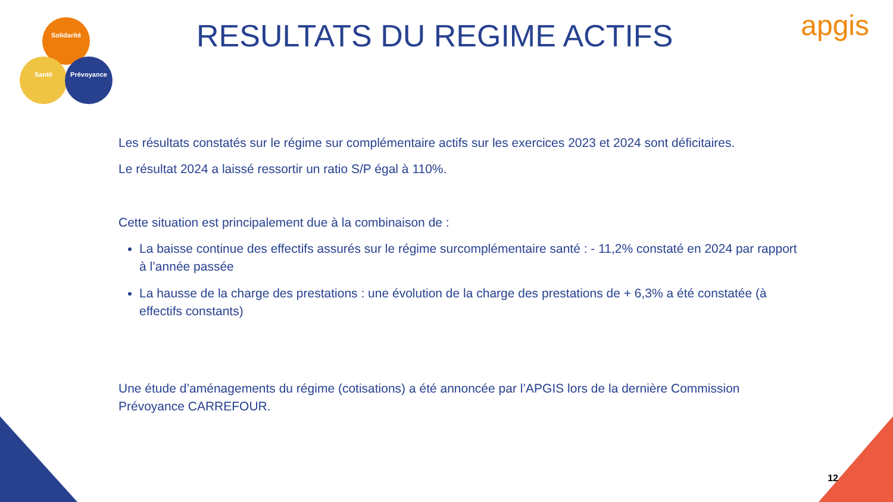Solidarité
Santé Prévoyance
RESULTATS DU REGIME ACTIFS apgis
Les résultats constatés sur le régime sur complémentaire actifs sur les exercices 2023 et 2024 sont déficitaires.
Le résultat 2024 a laissé ressortir un ratio S/P égal à 110%.
Cette situation est principalement due à la combinaison de :
La baisse continue des effectifs assurés sur le régime surcomplémentaire santé : - 11,2% constaté en 2024 par rapport à l’année passée
La hausse de la charge des prestations : une évolution de la charge des prestations de + 6,3% a été constatée (à effectifs constants)
Une étude d’aménagements du régime (cotisations) a été annoncée par l’APGIS lors de la dernière Commission Prévoyance CARREFOUR.
12